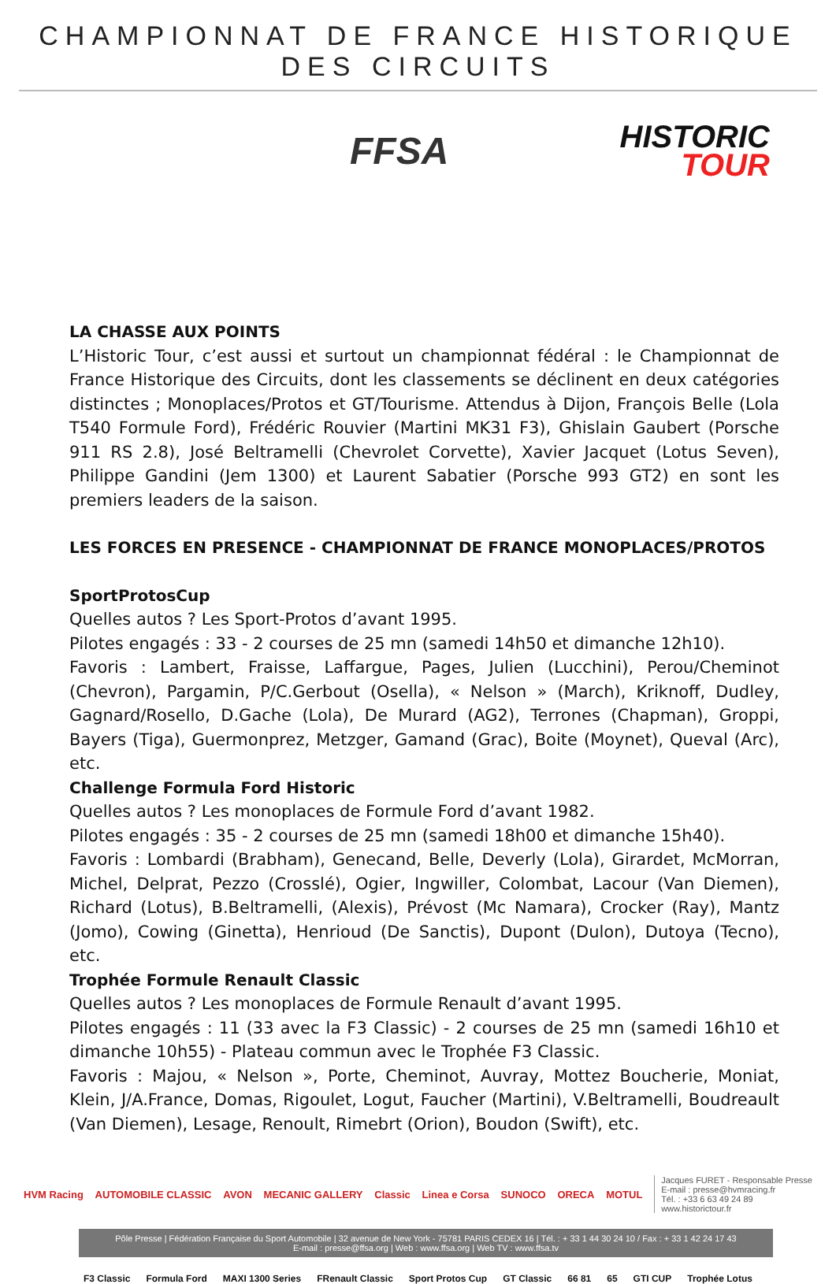CHAMPIONNAT DE FRANCE HISTORIQUE DES CIRCUITS
FFSA
HISTORIC
TOUR
LA CHASSE AUX POINTS
L’Historic Tour, c’est aussi et surtout un championnat fédéral : le Championnat de France Historique des Circuits, dont les classements se déclinent en deux catégories distinctes ; Monoplaces/Protos et GT/Tourisme. Attendus à Dijon, François Belle (Lola T540 Formule Ford), Frédéric Rouvier (Martini MK31 F3), Ghislain Gaubert (Porsche 911 RS 2.8), José Beltramelli (Chevrolet Corvette), Xavier Jacquet (Lotus Seven), Philippe Gandini (Jem 1300) et Laurent Sabatier (Porsche 993 GT2) en sont les premiers leaders de la saison.
LES FORCES EN PRESENCE - CHAMPIONNAT DE FRANCE MONOPLACES/PROTOS
SportProtosCup
Quelles autos ? Les Sport-Protos d’avant 1995.
Pilotes engagés : 33 - 2 courses de 25 mn (samedi 14h50 et dimanche 12h10).
Favoris : Lambert, Fraisse, Laffargue, Pages, Julien (Lucchini), Perou/Cheminot (Chevron), Pargamin, P/C.Gerbout (Osella), « Nelson » (March), Kriknoff, Dudley, Gagnard/Rosello, D.Gache (Lola), De Murard (AG2), Terrones (Chapman), Groppi, Bayers (Tiga), Guermonprez, Metzger, Gamand (Grac), Boite (Moynet), Queval (Arc), etc.
Challenge Formula Ford Historic
Quelles autos ? Les monoplaces de Formule Ford d’avant 1982.
Pilotes engagés : 35 - 2 courses de 25 mn (samedi 18h00 et dimanche 15h40).
Favoris : Lombardi (Brabham), Genecand, Belle, Deverly (Lola), Girardet, McMorran, Michel, Delprat, Pezzo (Crosslé), Ogier, Ingwiller, Colombat, Lacour (Van Diemen), Richard (Lotus), B.Beltramelli, (Alexis), Prévost (Mc Namara), Crocker (Ray), Mantz (Jomo), Cowing (Ginetta), Henrioud (De Sanctis), Dupont (Dulon), Dutoya (Tecno), etc.
Trophée Formule Renault Classic
Quelles autos ? Les monoplaces de Formule Renault d’avant 1995.
Pilotes engagés : 11 (33 avec la F3 Classic) - 2 courses de 25 mn (samedi 16h10 et dimanche 10h55) - Plateau commun avec le Trophée F3 Classic.
Favoris : Majou, « Nelson », Porte, Cheminot, Auvray, Mottez Boucherie, Moniat, Klein, J/A.France, Domas, Rigoulet, Logut, Faucher (Martini), V.Beltramelli, Boudreault (Van Diemen), Lesage, Renoult, Rimebrt (Orion), Boudon (Swift), etc.
HVM Racing AUTOMOBILE CLASSIC AVON MECANIC GALLERY Classic Linea e Corsa SUNOCO ORECA MOTUL
Jacques FURET - Responsable Presse
E-mail : presse@hvmracing.fr
Tél. : +33 6 63 49 24 89
www.historictour.fr
Pôle Presse | Fédération Française du Sport Automobile | 32 avenue de New York - 75781 PARIS CEDEX 16 | Tél. : + 33 1 44 30 24 10 / Fax : + 33 1 42 24 17 43
E-mail : presse@ffsa.org | Web : www.ffsa.org | Web TV : www.ffsa.tv
F3 Classic Formula Ford MAXI 1300 Series FRenault Classic Sport Protos Cup GT Classic 66 81 65 GTI CUP Trophée Lotus